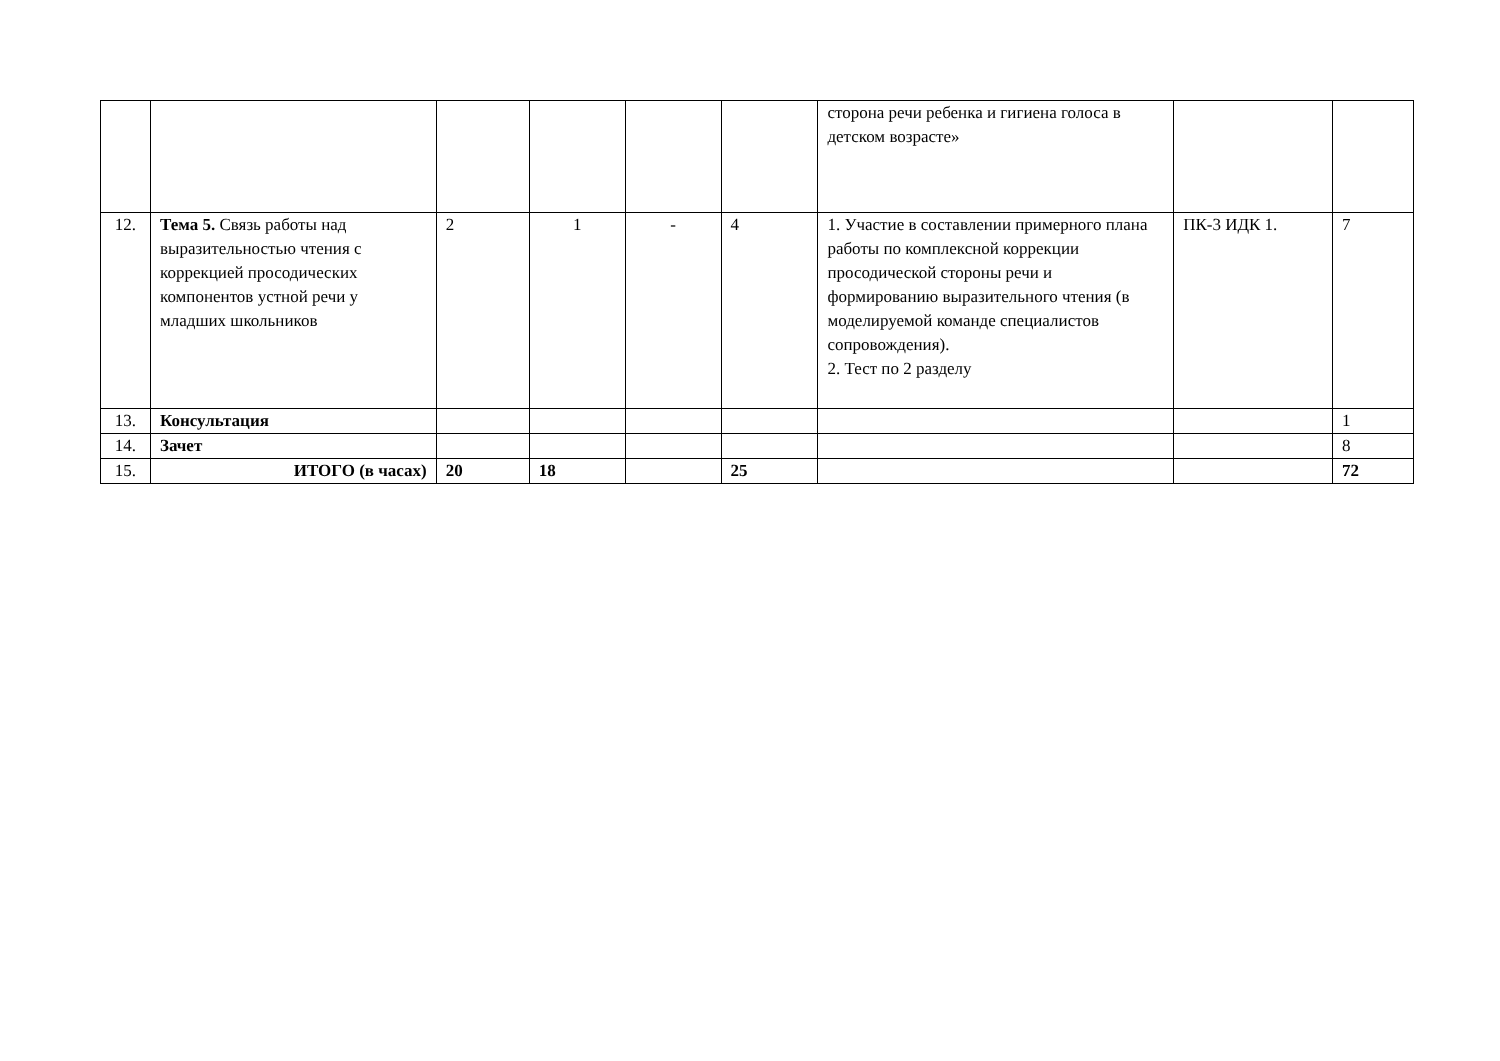| | | | | | | сторона речи ребенка и гигиена голоса в детском возрасте» | | |
| 12. | Тема 5. Связь работы над выразительностью чтения с коррекцией просодических компонентов устной речи у младших школьников | 2 | 1 | - | 4 | 1. Участие в составлении примерного плана работы по комплексной коррекции просодической стороны речи и формированию выразительного чтения (в моделируемой команде специалистов сопровождения). 2. Тест по 2 разделу | ПК-3 ИДК 1. | 7 |
| 13. | Консультация | | | | | | | 1 |
| 14. | Зачет | | | | | | | 8 |
| 15. | ИТОГО (в часах) | 20 | 18 | | 25 | | | 72 |